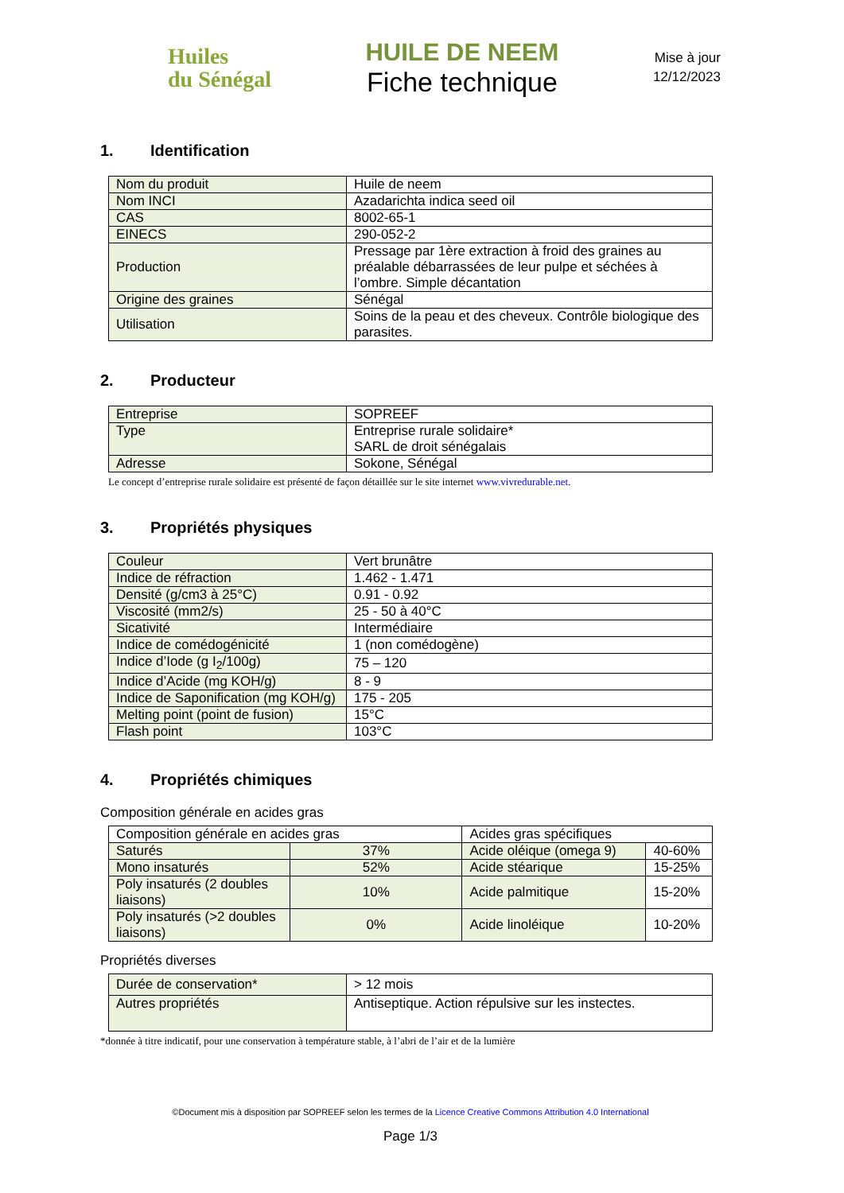Huiles
du Sénégal
HUILE DE NEEM
Fiche technique
Mise à jour
12/12/2023
1. Identification
| Nom du produit | Huile de neem |
| Nom INCI | Azadarichta indica seed oil |
| CAS | 8002-65-1 |
| EINECS | 290-052-2 |
| Production | Pressage par 1ère extraction à froid des graines au préalable débarrassées de leur pulpe et séchées à l’ombre. Simple décantation |
| Origine des graines | Sénégal |
| Utilisation | Soins de la peau et des cheveux. Contrôle biologique des parasites. |
2. Producteur
| Entreprise | SOPREEF |
| Type | Entreprise rurale solidaire* SARL de droit sénégalais |
| Adresse | Sokone, Sénégal |
Le concept d’entreprise rurale solidaire est présenté de façon détaillée sur le site internet www.vivredurable.net.
3. Propriétés physiques
| Couleur | Vert brunâtre |
| Indice de réfraction | 1.462 - 1.471 |
| Densité (g/cm3 à 25°C) | 0.91 - 0.92 |
| Viscosité (mm2/s) | 25 - 50 à 40°C |
| Sicativité | Intermédiaire |
| Indice de comédogénicité | 1 (non comédogène) |
| Indice d’Iode (g I<sub>2</sub>/100g) | 75 – 120 |
| Indice d’Acide (mg KOH/g) | 8 - 9 |
| Indice de Saponification (mg KOH/g) | 175 - 205 |
| Melting point (point de fusion) | 15°C |
| Flash point | 103°C |
4. Propriétés chimiques
Composition générale en acides gras
| Composition générale en acides gras | | Acides gras spécifiques | |
| Saturés | 37% | Acide oléique (omega 9) | 40-60% |
| Mono insaturés | 52% | Acide stéarique | 15-25% |
| Poly insaturés (2 doubles liaisons) | 10% | Acide palmitique | 15-20% |
| Poly insaturés (>2 doubles liaisons) | 0% | Acide linoléique | 10-20% |
Propriétés diverses
| Durée de conservation* | > 12 mois |
| Autres propriétés | Antiseptique. Action répulsive sur les instectes. |
*donnée à titre indicatif, pour une conservation à température stable, à l’abri de l’air et de la lumière
©Document mis à disposition par SOPREEF selon les termes de la Licence Creative Commons Attribution 4.0 International
Page 1/3